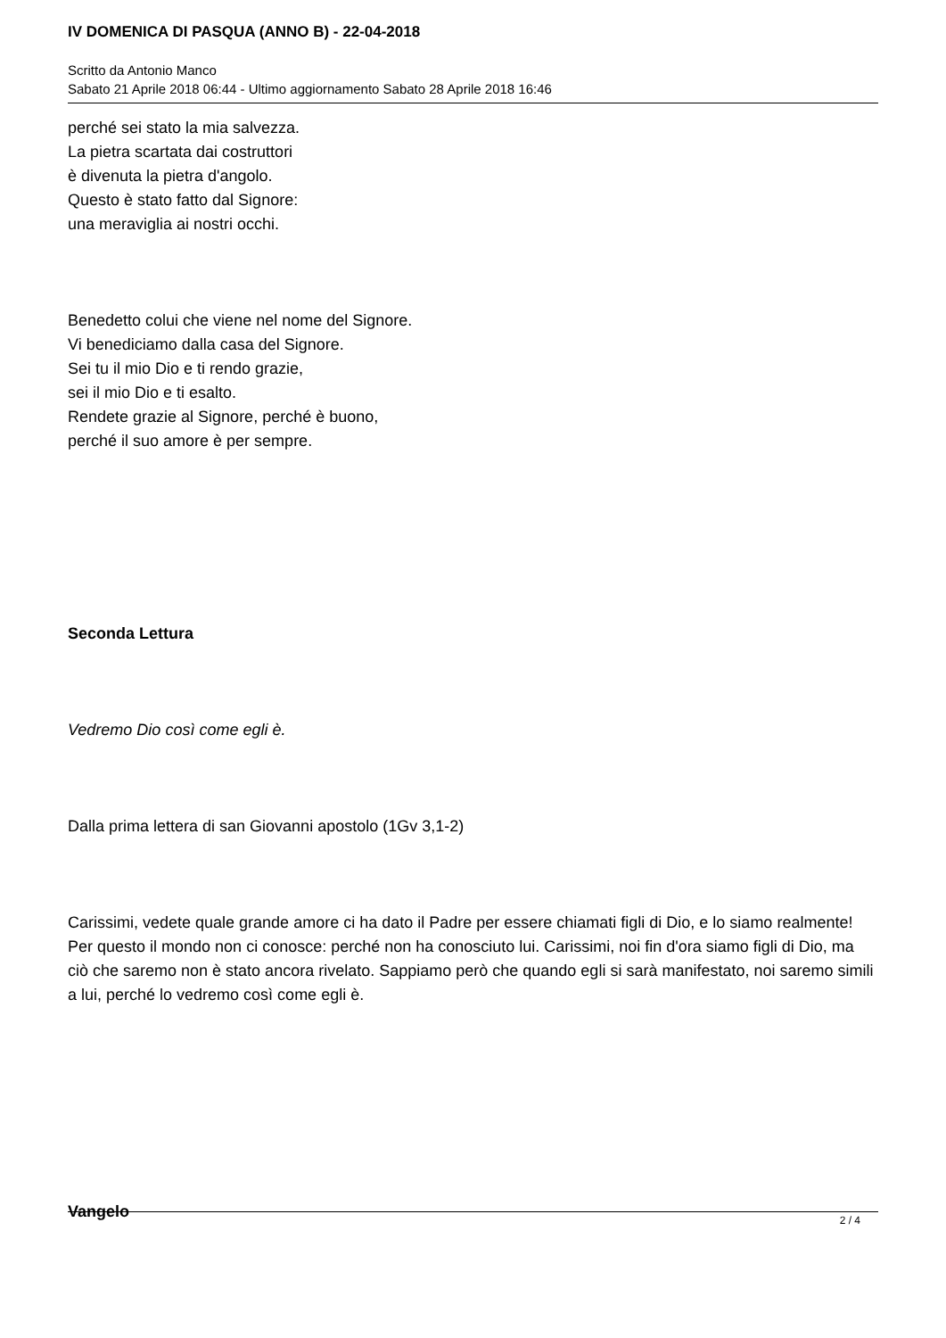IV DOMENICA DI PASQUA (ANNO B) - 22-04-2018
Scritto da Antonio Manco
Sabato 21 Aprile 2018 06:44 - Ultimo aggiornamento Sabato 28 Aprile 2018 16:46
perché sei stato la mia salvezza.
La pietra scartata dai costruttori
è divenuta la pietra d'angolo.
Questo è stato fatto dal Signore:
una meraviglia ai nostri occhi.
Benedetto colui che viene nel nome del Signore.
Vi benediciamo dalla casa del Signore.
Sei tu il mio Dio e ti rendo grazie,
sei il mio Dio e ti esalto.
Rendete grazie al Signore, perché è buono,
perché il suo amore è per sempre.
Seconda Lettura
Vedremo Dio così come egli è.
Dalla prima lettera di san Giovanni apostolo (1Gv 3,1-2)
Carissimi, vedete quale grande amore ci ha dato il Padre per essere chiamati figli di Dio, e lo siamo realmente! Per questo il mondo non ci conosce: perché non ha conosciuto lui. Carissimi, noi fin d'ora siamo figli di Dio, ma ciò che saremo non è stato ancora rivelato. Sappiamo però che quando egli si sarà manifestato, noi saremo simili a lui, perché lo vedremo così come egli è.
Vangelo
2 / 4